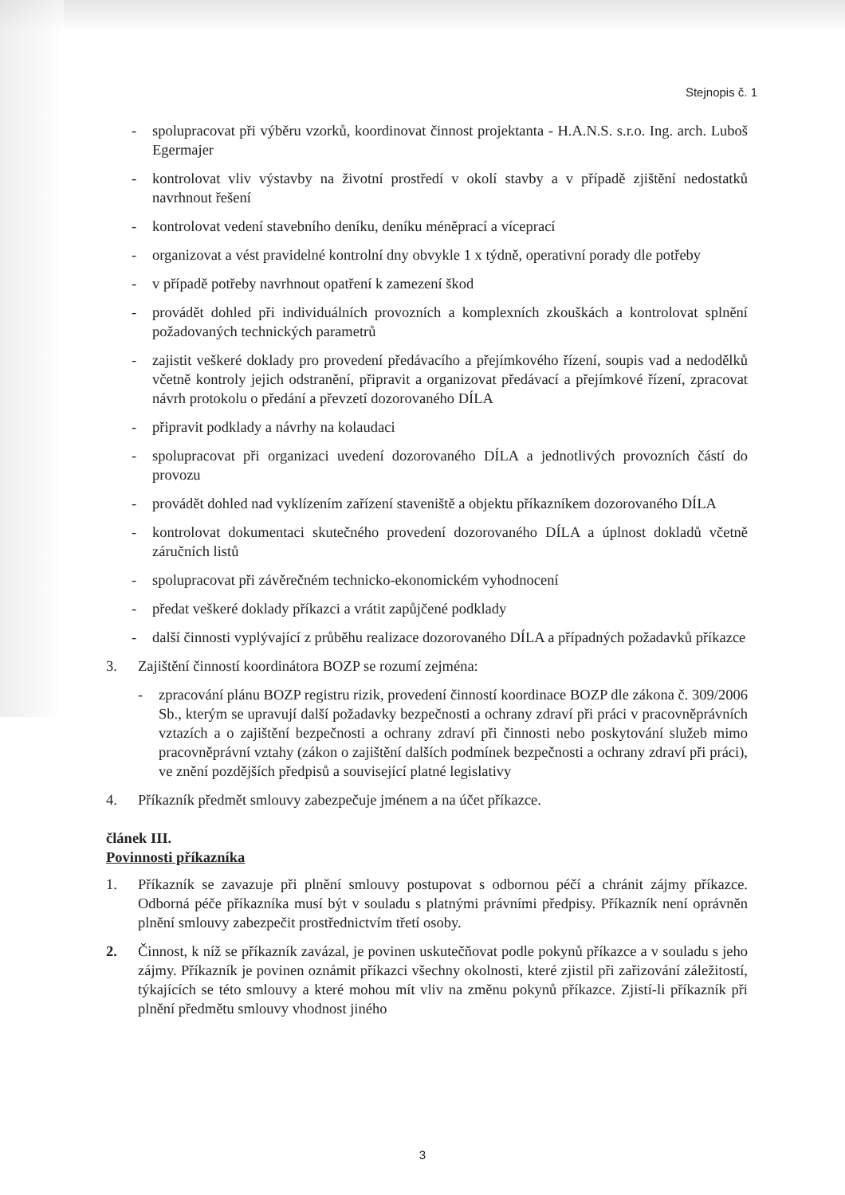Stejnopis č. 1
- spolupracovat při výběru vzorků, koordinovat činnost projektanta - H.A.N.S. s.r.o. Ing. arch. Luboš Egermajer
- kontrolovat vliv výstavby na životní prostředí v okolí stavby a v případě zjištění nedostatků navrhnout řešení
- kontrolovat vedení stavebního deníku, deníku méněprací a víceprací
- organizovat a vést pravidelné kontrolní dny obvykle 1 x týdně, operativní porady dle potřeby
- v případě potřeby navrhnout opatření k zamezení škod
- provádět dohled při individuálních provozních a komplexních zkouškách a kontrolovat splnění požadovaných technických parametrů
- zajistit veškeré doklady pro provedení předávacího a přejímkového řízení, soupis vad a nedodělků včetně kontroly jejich odstranění, připravit a organizovat předávací a přejímkové řízení, zpracovat návrh protokolu o předání a převzetí dozorovaného DÍLA
- připravit podklady a návrhy na kolaudaci
- spolupracovat při organizaci uvedení dozorovaného DÍLA a jednotlivých provozních částí do provozu
- provádět dohled nad vyklízením zařízení staveniště a objektu příkazníkem dozorovaného DÍLA
- kontrolovat dokumentaci skutečného provedení dozorovaného DÍLA a úplnost dokladů včetně záručních listů
- spolupracovat při závěrečném technicko-ekonomickém vyhodnocení
- předat veškeré doklady příkazci a vrátit zapůjčené podklady
- další činnosti vyplývající z průběhu realizace dozorovaného DÍLA a případných požadavků příkazce
3. Zajištění činností koordinátora BOZP se rozumí zejména:
- zpracování plánu BOZP registru rizik, provedení činností koordinace BOZP dle zákona č. 309/2006 Sb., kterým se upravují další požadavky bezpečnosti a ochrany zdraví při práci v pracovněprávních vztazích a o zajištění bezpečnosti a ochrany zdraví při činnosti nebo poskytování služeb mimo pracovněprávní vztahy (zákon o zajištění dalších podmínek bezpečnosti a ochrany zdraví při práci), ve znění pozdějších předpisů a související platné legislativy
4. Příkazník předmět smlouvy zabezpečuje jménem a na účet příkazce.
článek III.
Povinnosti příkazníka
1. Příkazník se zavazuje při plnění smlouvy postupovat s odbornou péčí a chránit zájmy příkazce. Odborná péče příkazníka musí být v souladu s platnými právními předpisy. Příkazník není oprávněn plnění smlouvy zabezpečit prostřednictvím třetí osoby.
2. Činnost, k níž se příkazník zavázal, je povinen uskutečňovat podle pokynů příkazce a v souladu s jeho zájmy. Příkazník je povinen oznámit příkazci všechny okolnosti, které zjistil při zařizování záležitostí, týkajících se této smlouvy a které mohou mít vliv na změnu pokynů příkazce. Zjistí-li příkazník při plnění předmětu smlouvy vhodnost jiného
3